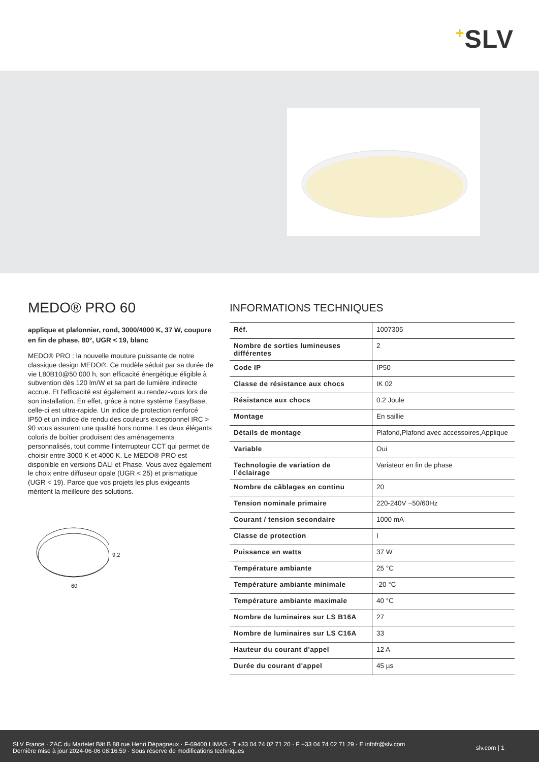+SLV
MEDO® PRO 60
applique et plafonnier, rond, 3000/4000 K, 37 W, coupure en fin de phase, 80°, UGR < 19, blanc
MEDO® PRO : la nouvelle mouture puissante de notre classique design MEDO®. Ce modèle séduit par sa durée de vie L80B10@50 000 h, son efficacité énergétique éligible à subvention dès 120 lm/W et sa part de lumière indirecte accrue. Et l'efficacité est également au rendez-vous lors de son installation. En effet, grâce à notre système EasyBase, celle-ci est ultra-rapide. Un indice de protection renforcé IP50 et un indice de rendu des couleurs exceptionnel IRC > 90 vous assurent une qualité hors norme. Les deux élégants coloris de boîtier produisent des aménagements personnalisés, tout comme l'interrupteur CCT qui permet de choisir entre 3000 K et 4000 K. Le MEDO® PRO est disponible en versions DALI et Phase. Vous avez également le choix entre diffuseur opale (UGR < 25) et prismatique (UGR < 19). Parce que vos projets les plus exigeants méritent la meilleure des solutions.
9,2
60
INFORMATIONS TECHNIQUES
| Réf. | 1007305 |
| Nombre de sorties lumineuses différentes | 2 |
| Code IP | IP50 |
| Classe de résistance aux chocs | IK 02 |
| Résistance aux chocs | 0.2 Joule |
| Montage | En saillie |
| Détails de montage | Plafond,Plafond avec accessoires,Applique |
| Variable | Oui |
| Technologie de variation de l’éclairage | Variateur en fin de phase |
| Nombre de câblages en continu | 20 |
| Tension nominale primaire | 220-240V ~50/60Hz |
| Courant / tension secondaire | 1000 mA |
| Classe de protection | I |
| Puissance en watts | 37 W |
| Température ambiante | 25 °C |
| Température ambiante minimale | -20 °C |
| Température ambiante maximale | 40 °C |
| Nombre de luminaires sur LS B16A | 27 |
| Nombre de luminaires sur LS C16A | 33 |
| Hauteur du courant d'appel | 12 A |
| Durée du courant d'appel | 45 µs |
SLV France · ZAC du Martelet Bât B 88 rue Henri Dépagneux · F-69400 LIMAS · T +33 04 74 02 71 20 · F +33 04 74 02 71 29 · E infofr@slv.com
Dernière mise à jour 2024-06-06 08:16:59 · Sous réserve de modifications techniques
slv.com | 1